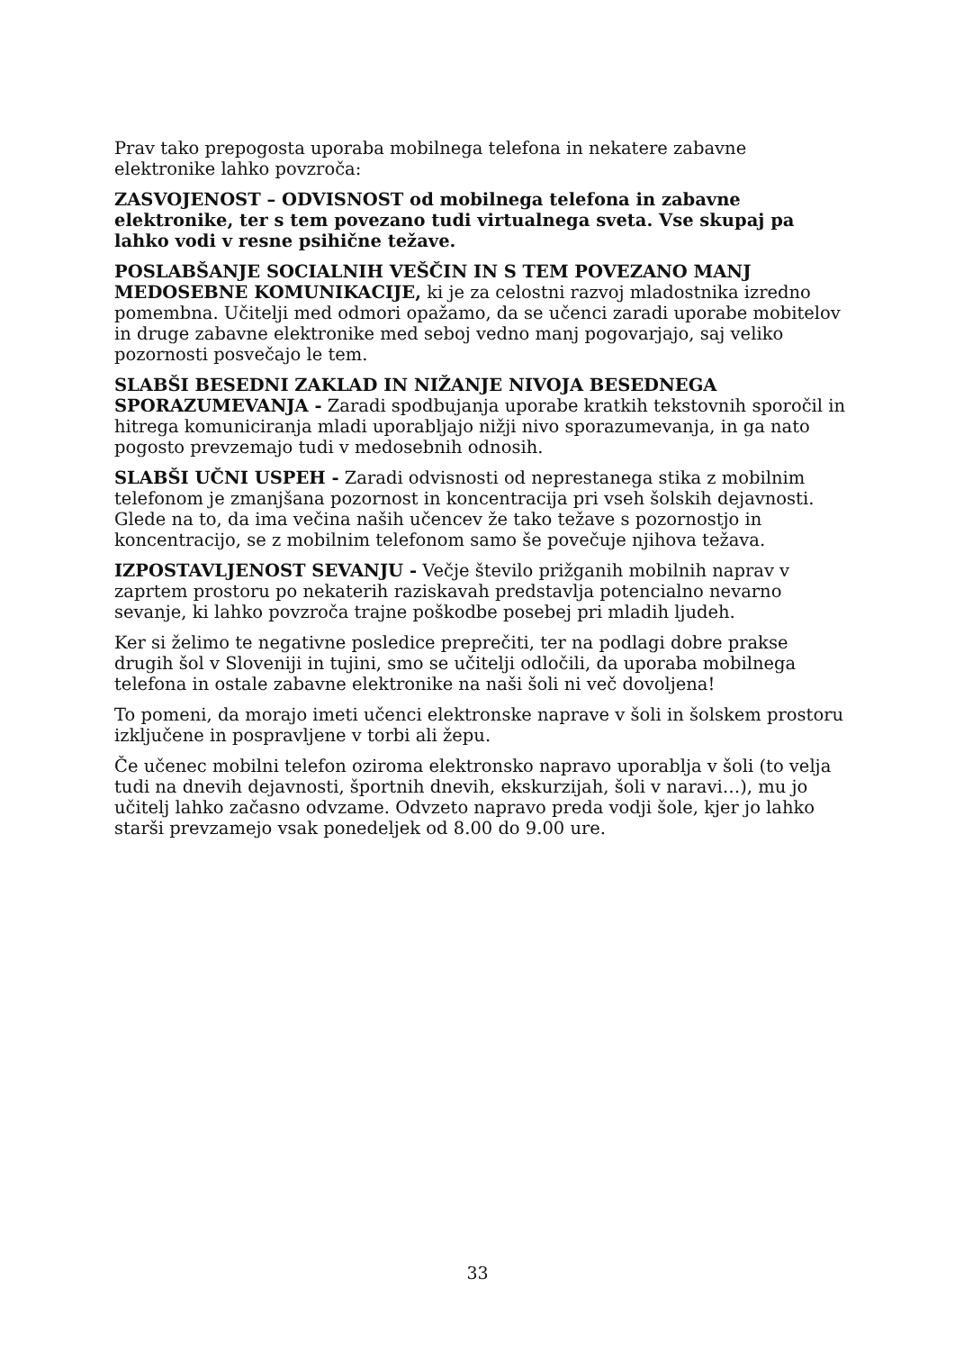Prav tako prepogosta uporaba mobilnega telefona in nekatere zabavne elektronike lahko povzroča:
ZASVOJENOST – ODVISNOST od mobilnega telefona in zabavne elektronike, ter s tem povezano tudi virtualnega sveta. Vse skupaj pa lahko vodi v resne psihične težave.
POSLABŠANJE SOCIALNIH VEŠČIN IN S TEM POVEZANO MANJ MEDOSEBNE KOMUNIKACIJE, ki je za celostni razvoj mladostnika izredno pomembna. Učitelji med odmori opažamo, da se učenci zaradi uporabe mobitelov in druge zabavne elektronike med seboj vedno manj pogovarjajo, saj veliko pozornosti posvečajo le tem.
SLABŠI BESEDNI ZAKLAD IN NIŽANJE NIVOJA BESEDNEGA SPORAZUMEVANJA - Zaradi spodbujanja uporabe kratkih tekstovnih sporočil in hitrega komuniciranja mladi uporabljajo nižji nivo sporazumevanja, in ga nato pogosto prevzemajo tudi v medosebnih odnosih.
SLABŠI UČNI USPEH - Zaradi odvisnosti od neprestanega stika z mobilnim telefonom je zmanjšana pozornost in koncentracija pri vseh šolskih dejavnosti. Glede na to, da ima večina naših učencev že tako težave s pozornostjo in koncentracijo, se z mobilnim telefonom samo še povečuje njihova težava.
IZPOSTAVLJENOST SEVANJU - Večje število prižganih mobilnih naprav v zaprtem prostoru po nekaterih raziskavah predstavlja potencialno nevarno sevanje, ki lahko povzroča trajne poškodbe posebej pri mladih ljudeh.
Ker si želimo te negativne posledice preprečiti, ter na podlagi dobre prakse drugih šol v Sloveniji in tujini, smo se učitelji odločili, da uporaba mobilnega telefona in ostale zabavne elektronike na naši šoli ni več dovoljena!
To pomeni, da morajo imeti učenci elektronske naprave v šoli in šolskem prostoru izključene in pospravljene v torbi ali žepu.
Če učenec mobilni telefon oziroma elektronsko napravo uporablja v šoli (to velja tudi na dnevih dejavnosti, športnih dnevih, ekskurzijah, šoli v naravi…), mu jo učitelj lahko začasno odvzame. Odvzeto napravo preda vodji šole, kjer jo lahko starši prevzamejo vsak ponedeljek od 8.00 do 9.00 ure.
33